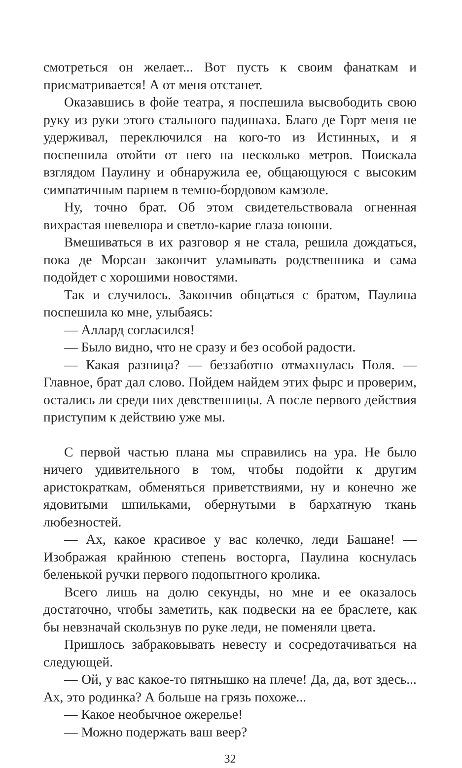смотреться он желает... Вот пусть к своим фанаткам и присматривается! А от меня отстанет.
Оказавшись в фойе театра, я поспешила высвободить свою руку из руки этого стального падишаха. Благо де Горт меня не удерживал, переключился на кого-то из Истинных, и я поспешила отойти от него на несколько метров. Поискала взглядом Паулину и обнаружила ее, общающуюся с высоким симпатичным парнем в темно-бордовом камзоле.
Ну, точно брат. Об этом свидетельствовала огненная вихрастая шевелюра и светло-карие глаза юноши.
Вмешиваться в их разговор я не стала, решила дождаться, пока де Морсан закончит уламывать родственника и сама подойдет с хорошими новостями.
Так и случилось. Закончив общаться с братом, Паулина поспешила ко мне, улыбаясь:
— Аллард согласился!
— Было видно, что не сразу и без особой радости.
— Какая разница? — беззаботно отмахнулась Поля. — Главное, брат дал слово. Пойдем найдем этих фырс и проверим, остались ли среди них девственницы. А после первого действия приступим к действию уже мы.
С первой частью плана мы справились на ура. Не было ничего удивительного в том, чтобы подойти к другим аристократкам, обменяться приветствиями, ну и конечно же ядовитыми шпильками, обернутыми в бархатную ткань любезностей.
— Ах, какое красивое у вас колечко, леди Башане! — Изображая крайнюю степень восторга, Паулина коснулась беленькой ручки первого подопытного кролика.
Всего лишь на долю секунды, но мне и ее оказалось достаточно, чтобы заметить, как подвески на ее браслете, как бы невзначай скользнув по руке леди, не поменяли цвета.
Пришлось забраковывать невесту и сосредотачиваться на следующей.
— Ой, у вас какое-то пятнышко на плече! Да, да, вот здесь... Ах, это родинка? А больше на грязь похоже...
— Какое необычное ожерелье!
— Можно подержать ваш веер?
32